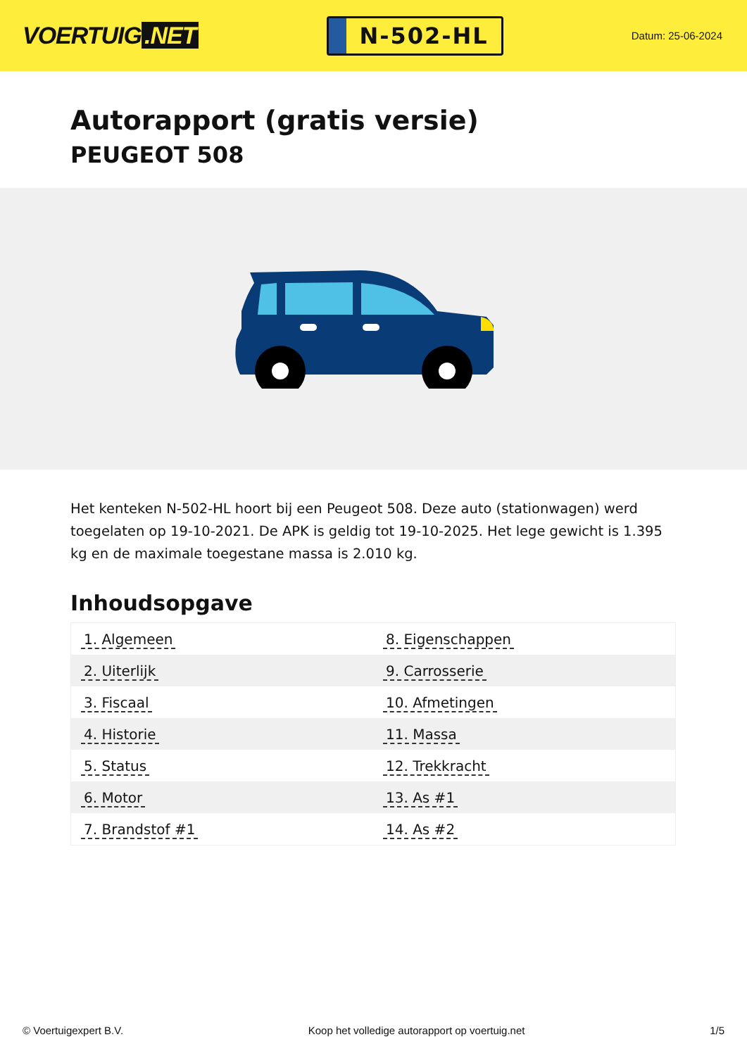VOERTUIG.NET
N-502-HL
Datum: 25-06-2024
Autorapport (gratis versie)
PEUGEOT 508
Het kenteken N-502-HL hoort bij een Peugeot 508. Deze auto (stationwagen) werd toegelaten op 19-10-2021. De APK is geldig tot 19-10-2025. Het lege gewicht is 1.395 kg en de maximale toegestane massa is 2.010 kg.
Inhoudsopgave
| 1. Algemeen | 8. Eigenschappen |
| 2. Uiterlijk | 9. Carrosserie |
| 3. Fiscaal | 10. Afmetingen |
| 4. Historie | 11. Massa |
| 5. Status | 12. Trekkracht |
| 6. Motor | 13. As #1 |
| 7. Brandstof #1 | 14. As #2 |
© Voertuigexpert B.V. Koop het volledige autorapport op voertuig.net 1/5